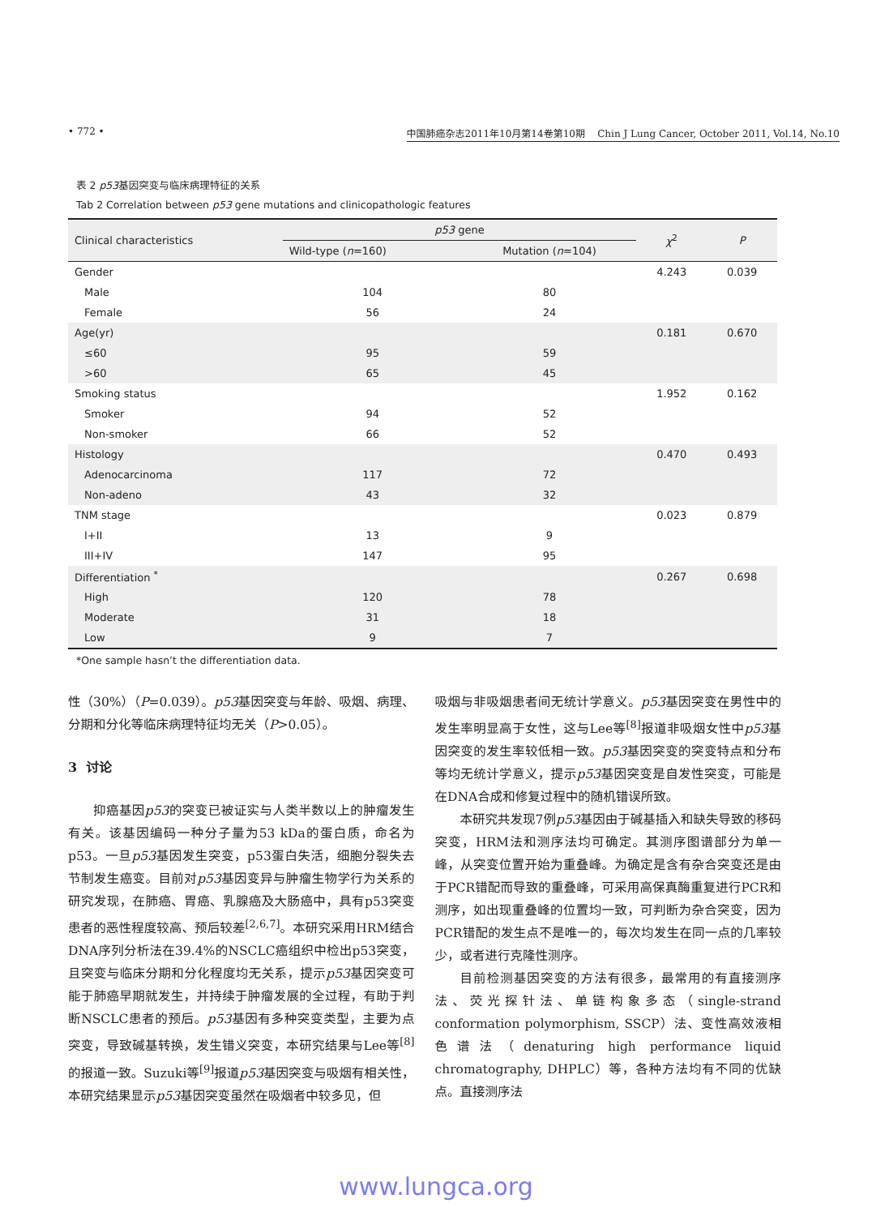• 772 • 中国肺癌杂志2011年10月第14卷第10期 Chin J Lung Cancer, October 2011, Vol.14, No.10
表 2 p53基因突变与临床病理特征的关系
Tab 2 Correlation between p53 gene mutations and clinicopathologic features
| Clinical characteristics | p53 gene | | χ<sup>2</sup> | P |
| --- | --- | --- | --- | --- |
| | Wild-type ( n =160) | Mutation ( n =104) | | |
| Gender | | | 4.243 | 0.039 |
| Male | 104 | 80 | | |
| Female | 56 | 24 | | |
| Age(yr) | | | 0.181 | 0.670 |
| ≤60 | 95 | 59 | | |
| >60 | 65 | 45 | | |
| Smoking status | | | 1.952 | 0.162 |
| Smoker | 94 | 52 | | |
| Non-smoker | 66 | 52 | | |
| Histology | | | 0.470 | 0.493 |
| Adenocarcinoma | 117 | 72 | | |
| Non-adeno | 43 | 32 | | |
| TNM stage | | | 0.023 | 0.879 |
| I+II | 13 | 9 | | |
| III+IV | 147 | 95 | | |
| Differentiation <sup>*</sup> | | | 0.267 | 0.698 |
| High | 120 | 78 | | |
| Moderate | 31 | 18 | | |
| Low | 9 | 7 | | |
*One sample hasn’t the differentiation data.
性（30%）（P=0.039）。p53基因突变与年龄、吸烟、病理、分期和分化等临床病理特征均无关（P>0.05）。
3 讨论
抑癌基因p53的突变已被证实与人类半数以上的肿瘤发生有关。该基因编码一种分子量为53 kDa的蛋白质，命名为p53。一旦p53基因发生突变，p53蛋白失活，细胞分裂失去节制发生癌变。目前对p53基因变异与肿瘤生物学行为关系的研究发现，在肺癌、胃癌、乳腺癌及大肠癌中，具有p53突变患者的恶性程度较高、预后较差<sup>[2,6,7]</sup>。本研究采用HRM结合DNA序列分析法在39.4%的NSCLC癌组织中检出p53突变，且突变与临床分期和分化程度均无关系，提示p53基因突变可能于肺癌早期就发生，并持续于肿瘤发展的全过程，有助于判断NSCLC患者的预后。p53基因有多种突变类型，主要为点突变，导致碱基转换，发生错义突变，本研究结果与Lee等<sup>[8]</sup>的报道一致。Suzuki等<sup>[9]</sup>报道p53基因突变与吸烟有相关性，本研究结果显示p53基因突变虽然在吸烟者中较多见，但
吸烟与非吸烟患者间无统计学意义。p53基因突变在男性中的发生率明显高于女性，这与Lee等<sup>[8]</sup>报道非吸烟女性中p53基因突变的发生率较低相一致。p53基因突变的突变特点和分布等均无统计学意义，提示p53基因突变是自发性突变，可能是在DNA合成和修复过程中的随机错误所致。
本研究共发现7例p53基因由于碱基插入和缺失导致的移码突变，HRM法和测序法均可确定。其测序图谱部分为单一峰，从突变位置开始为重叠峰。为确定是含有杂合突变还是由于PCR错配而导致的重叠峰，可采用高保真酶重复进行PCR和测序，如出现重叠峰的位置均一致，可判断为杂合突变，因为PCR错配的发生点不是唯一的，每次均发生在同一点的几率较少，或者进行克隆性测序。
目前检测基因突变的方法有很多，最常用的有直接测序法、荧光探针法、单链构象多态（single-strand conformation polymorphism, SSCP）法、变性高效液相色谱法（denaturing high performance liquid chromatography, DHPLC）等，各种方法均有不同的优缺点。直接测序法
www.lungca.org